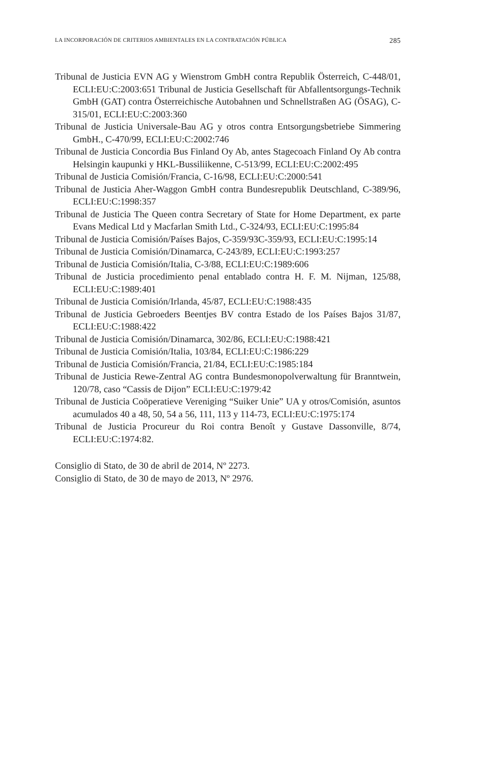LA INCORPORACIÓN DE CRITERIOS AMBIENTALES EN LA CONTRATACIÓN PÚBLICA 285
Tribunal de Justicia EVN AG y Wienstrom GmbH contra Republik Österreich, C-448/01, ECLI:EU:C:2003:651 Tribunal de Justicia Gesellschaft für Abfallentsorgungs-Technik GmbH (GAT) contra Österreichische Autobahnen und Schnellstraßen AG (ÖSAG), C-315/01, ECLI:EU:C:2003:360
Tribunal de Justicia Universale-Bau AG y otros contra Entsorgungsbetriebe Simmering GmbH., C-470/99, ECLI:EU:C:2002:746
Tribunal de Justicia Concordia Bus Finland Oy Ab, antes Stagecoach Finland Oy Ab contra Helsingin kaupunki y HKL-Bussiliikenne, C-513/99, ECLI:EU:C:2002:495
Tribunal de Justicia Comisión/Francia, C-16/98, ECLI:EU:C:2000:541
Tribunal de Justicia Aher-Waggon GmbH contra Bundesrepublik Deutschland, C-389/96, ECLI:EU:C:1998:357
Tribunal de Justicia The Queen contra Secretary of State for Home Department, ex parte Evans Medical Ltd y Macfarlan Smith Ltd., C-324/93, ECLI:EU:C:1995:84
Tribunal de Justicia Comisión/Países Bajos, C-359/93C-359/93, ECLI:EU:C:1995:14
Tribunal de Justicia Comisión/Dinamarca, C-243/89, ECLI:EU:C:1993:257
Tribunal de Justicia Comisión/Italia, C-3/88, ECLI:EU:C:1989:606
Tribunal de Justicia procedimiento penal entablado contra H. F. M. Nijman, 125/88, ECLI:EU:C:1989:401
Tribunal de Justicia Comisión/Irlanda, 45/87, ECLI:EU:C:1988:435
Tribunal de Justicia Gebroeders Beentjes BV contra Estado de los Países Bajos 31/87, ECLI:EU:C:1988:422
Tribunal de Justicia Comisión/Dinamarca, 302/86, ECLI:EU:C:1988:421
Tribunal de Justicia Comisión/Italia, 103/84, ECLI:EU:C:1986:229
Tribunal de Justicia Comisión/Francia, 21/84, ECLI:EU:C:1985:184
Tribunal de Justicia Rewe-Zentral AG contra Bundesmonopolverwaltung für Branntwein, 120/78, caso “Cassis de Dijon” ECLI:EU:C:1979:42
Tribunal de Justicia Coöperatieve Vereniging “Suiker Unie” UA y otros/Comisión, asuntos acumulados 40 a 48, 50, 54 a 56, 111, 113 y 114-73, ECLI:EU:C:1975:174
Tribunal de Justicia Procureur du Roi contra Benoît y Gustave Dassonville, 8/74, ECLI:EU:C:1974:82.
Consiglio di Stato, de 30 de abril de 2014, Nº 2273.
Consiglio di Stato, de 30 de mayo de 2013, Nº 2976.